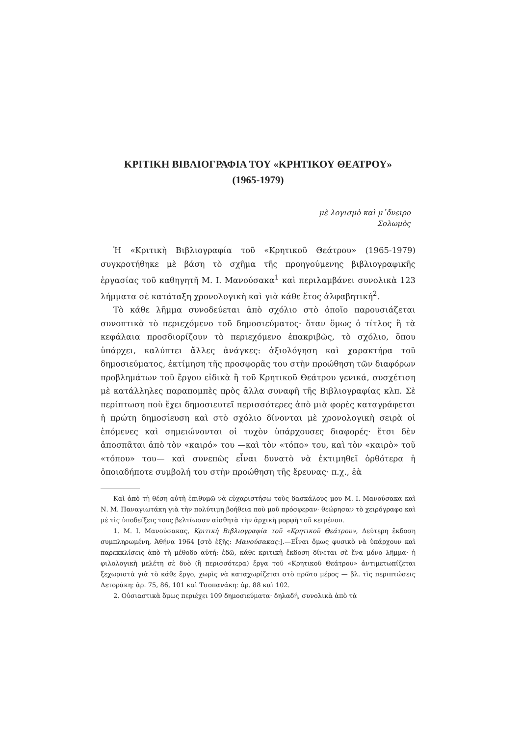ΚΡΙΤΙΚΗ ΒΙΒΛΙΟΓΡΑΦΙΑ ΤΟΥ «ΚΡΗΤΙΚΟΥ ΘΕΑΤΡΟΥ»
(1965-1979)
μὲ λογισμὸ καὶ μ᾽ὄνειρο
Σολωμὸς
Ἡ «Κριτικὴ Βιβλιογραφία τοῦ «Κρητικοῦ Θεάτρου» (1965-1979) συγκροτήθηκε μὲ βάση τὸ σχῆμα τῆς προηγούμενης βιβλιογραφικῆς ἐργασίας τοῦ καθηγητῆ Μ. Ι. Μανούσακα<sup>1</sup> καὶ περιλαμβάνει συνολικὰ 123 λήμματα σὲ κατάταξη χρονολογικὴ καὶ γιὰ κάθε ἔτος ἀλφαβητική<sup>2</sup>.
Τὸ κάθε λῆμμα συνοδεύεται ἀπὸ σχόλιο στὸ ὁποῖο παρουσιάζεται συνοπτικὰ τὸ περιεχόμενο τοῦ δημοσιεύματος· ὅταν ὅμως ὁ τίτλος ἢ τὰ κεφάλαια προσδιορίζουν τὸ περιεχόμενο ἐπακριβῶς, τὸ σχόλιο, ὅπου ὑπάρχει, καλύπτει ἄλλες ἀνάγκες: ἀξιολόγηση καὶ χαρακτήρα τοῦ δημοσιεύματος, ἐκτίμηση τῆς προσφορᾶς του στὴν προώθηση τῶν διαφόρων προβλημάτων τοῦ ἔργου εἰδικὰ ἢ τοῦ Κρητικοῦ Θεάτρου γενικά, συσχέτιση μὲ κατάλληλες παραπομπὲς πρὸς ἄλλα συναφῆ τῆς Βιβλιογραφίας κλπ. Σὲ περίπτωση ποὺ ἔχει δημοσιευτεῖ περισσότερες ἀπὸ μιὰ φορὲς καταγράφεται ἡ πρώτη δημοσίευση καὶ στὸ σχόλιο δίνονται μὲ χρονολογικὴ σειρὰ οἱ ἑπόμενες καὶ σημειώνονται οἱ τυχὸν ὑπάρχουσες διαφορές· ἔτσι δὲν ἀποσπᾶται ἀπὸ τὸν «καιρό» του —καὶ τὸν «τόπο» του, καὶ τὸν «καιρὸ» τοῦ «τόπου» του— καὶ συνεπῶς εἶναι δυνατὸ νὰ ἐκτιμηθεῖ ὀρθότερα ἡ ὁποιαδήποτε συμβολή του στὴν προώθηση τῆς ἔρευνας· π.χ., ἐὰ
Καὶ ἀπὸ τὴ θέση αὐτὴ ἐπιθυμῶ νὰ εὐχαριστήσω τοὺς δασκάλους μου Μ. Ι. Μανούσακα καὶ Ν. Μ. Παναγιωτάκη γιὰ τὴν πολύτιμη βοήθεια ποὺ μοῦ πρόσφεραν· θεώρησαν τὸ χειρόγραφο καὶ μὲ τὶς ὑποδείξεις τους βελτίωσαν αἰσθητὰ τὴν ἀρχικὴ μορφὴ τοῦ κειμένου.
1. Μ. Ι. Μανούσακας, Κριτικὴ Βιβλιογραφία τοῦ «Κρητικοῦ Θεάτρου», Δεύτερη ἔκδοση συμπληρωμένη, Ἀθήνα 1964 [στὸ ἑξῆς: Μανούσακας:].—Εἶναι ὅμως φυσικὸ νὰ ὑπάρχουν καὶ παρεκκλίσεις ἀπὸ τὴ μέθοδο αὐτή: ἐδῶ, κάθε κριτικὴ ἔκδοση δίνεται σὲ ἕνα μόνο λῆμμα· ἡ φιλολογικὴ μελέτη σὲ δυὸ (ἢ περισσότερα) ἔργα τοῦ «Κρητικοῦ Θεάτρου» ἀντιμετωπίζεται ξεχωριστὰ γιὰ τὸ κάθε ἔργο, χωρὶς νὰ καταχωρίζεται στὸ πρῶτο μέρος — βλ. τὶς περιπτώσεις Δετοράκη: ἀρ. 75, 86, 101 καὶ Τσοπανάκη: ἀρ. 88 καὶ 102.
2. Οὐσιαστικὰ ὅμως περιέχει 109 δημοσιεύματα· δηλαδή, συνολικὰ ἀπὸ τὰ